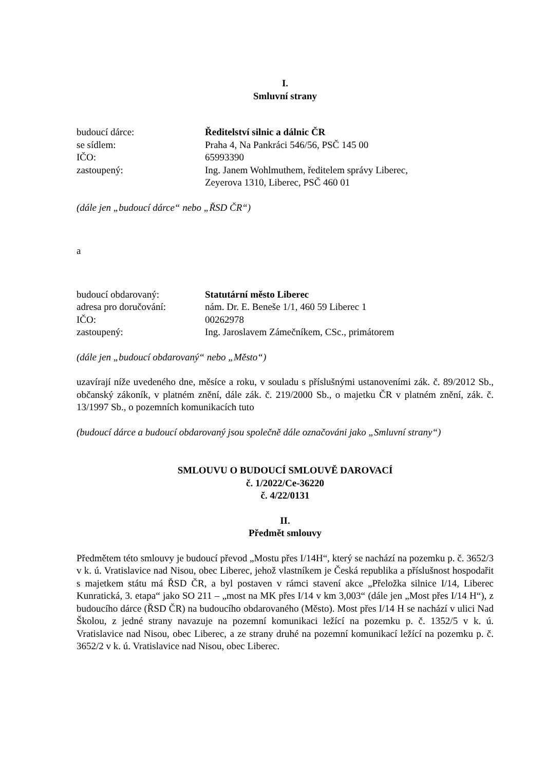I.
Smluvní strany
budoucí dárce:
Ředitelství silnic a dálnic ČR
se sídlem:
Praha 4, Na Pankráci 546/56, PSČ 145 00
IČO:
65993390
zastoupený:
Ing. Janem Wohlmuthem, ředitelem správy Liberec,
Zeyerova 1310, Liberec, PSČ 460 01
(dále jen „budoucí dárce“ nebo „ŘSD ČR“)
a
budoucí obdarovaný:
Statutární město Liberec
adresa pro doručování:
nám. Dr. E. Beneše 1/1, 460 59 Liberec 1
IČO:
00262978
zastoupený:
Ing. Jaroslavem Zámečníkem, CSc., primátorem
(dále jen „budoucí obdarovaný“ nebo „Město“)
uzavírají níže uvedeného dne, měsíce a roku, v souladu s příslušnými ustanoveními zák. č. 89/2012 Sb., občanský zákoník, v platném znění, dále zák. č. 219/2000 Sb., o majetku ČR v platném znění, zák. č. 13/1997 Sb., o pozemních komunikacích tuto
(budoucí dárce a budoucí obdarovaný jsou společně dále označováni jako „Smluvní strany“)
SMLOUVU O BUDOUCÍ SMLOUVĚ DAROVACÍ
č. 1/2022/Ce-36220
č. 4/22/0131
II.
Předmět smlouvy
Předmětem této smlouvy je budoucí převod „Mostu přes I/14H“, který se nachází na pozemku p. č. 3652/3 v k. ú. Vratislavice nad Nisou, obec Liberec, jehož vlastníkem je Česká republika a příslušnost hospodařit s majetkem státu má ŘSD ČR, a byl postaven v rámci stavení akce „Přeložka silnice I/14, Liberec Kunratická, 3. etapa“ jako SO 211 – „most na MK přes I/14 v km 3,003“ (dále jen „Most přes I/14 H“), z budoucího dárce (ŘSD ČR) na budoucího obdarovaného (Město). Most přes I/14 H se nachází v ulici Nad Školou, z jedné strany navazuje na pozemní komunikaci ležící na pozemku p. č. 1352/5 v k. ú. Vratislavice nad Nisou, obec Liberec, a ze strany druhé na pozemní komunikací ležící na pozemku p. č. 3652/2 v k. ú. Vratislavice nad Nisou, obec Liberec.